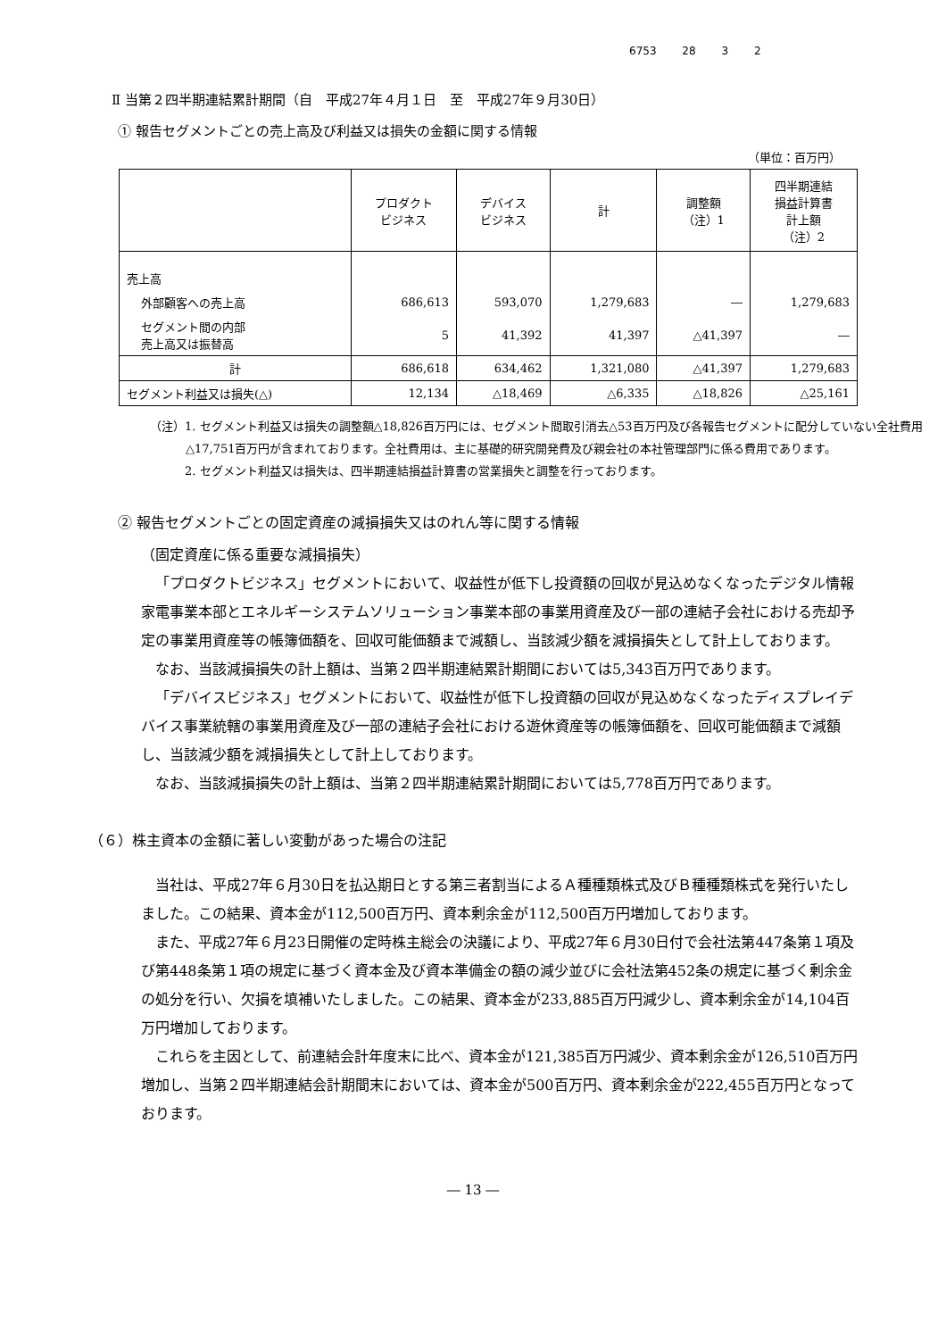6753 28 3 2
Ⅱ 当第２四半期連結累計期間（自　平成27年４月１日　至　平成27年９月30日）
① 報告セグメントごとの売上高及び利益又は損失の金額に関する情報
（単位：百万円）
| | プロダクト ビジネス | デバイス ビジネス | 計 | 調整額 （注）1 | 四半期連結 損益計算書 計上額 （注）2 |
| --- | --- | --- | --- | --- | --- |
| 売上高 | | | | | |
| 外部顧客への売上高 | 686,613 | 593,070 | 1,279,683 | ― | 1,279,683 |
| セグメント間の内部 売上高又は振替高 | 5 | 41,392 | 41,397 | △41,397 | ― |
| 計 | 686,618 | 634,462 | 1,321,080 | △41,397 | 1,279,683 |
| セグメント利益又は損失(△) | 12,134 | △18,469 | △6,335 | △18,826 | △25,161 |
（注）1. セグメント利益又は損失の調整額△18,826百万円には、セグメント間取引消去△53百万円及び各報告セグメントに配分していない全社費用△17,751百万円が含まれております。全社費用は、主に基礎的研究開発費及び親会社の本社管理部門に係る費用であります。
　　　2. セグメント利益又は損失は、四半期連結損益計算書の営業損失と調整を行っております。
② 報告セグメントごとの固定資産の減損損失又はのれん等に関する情報
（固定資産に係る重要な減損損失）
「プロダクトビジネス」セグメントにおいて、収益性が低下し投資額の回収が見込めなくなったデジタル情報家電事業本部とエネルギーシステムソリューション事業本部の事業用資産及び一部の連結子会社における売却予定の事業用資産等の帳簿価額を、回収可能価額まで減額し、当該減少額を減損損失として計上しております。
なお、当該減損損失の計上額は、当第２四半期連結累計期間においては5,343百万円であります。
「デバイスビジネス」セグメントにおいて、収益性が低下し投資額の回収が見込めなくなったディスプレイデバイス事業統轄の事業用資産及び一部の連結子会社における遊休資産等の帳簿価額を、回収可能価額まで減額し、当該減少額を減損損失として計上しております。
なお、当該減損損失の計上額は、当第２四半期連結累計期間においては5,778百万円であります。
（６）株主資本の金額に著しい変動があった場合の注記
当社は、平成27年６月30日を払込期日とする第三者割当によるＡ種種類株式及びＢ種種類株式を発行いたしました。この結果、資本金が112,500百万円、資本剰余金が112,500百万円増加しております。
また、平成27年６月23日開催の定時株主総会の決議により、平成27年６月30日付で会社法第447条第１項及び第448条第１項の規定に基づく資本金及び資本準備金の額の減少並びに会社法第452条の規定に基づく剰余金の処分を行い、欠損を填補いたしました。この結果、資本金が233,885百万円減少し、資本剰余金が14,104百万円増加しております。
これらを主因として、前連結会計年度末に比べ、資本金が121,385百万円減少、資本剰余金が126,510百万円増加し、当第２四半期連結会計期間末においては、資本金が500百万円、資本剰余金が222,455百万円となっております。
― 13 ―